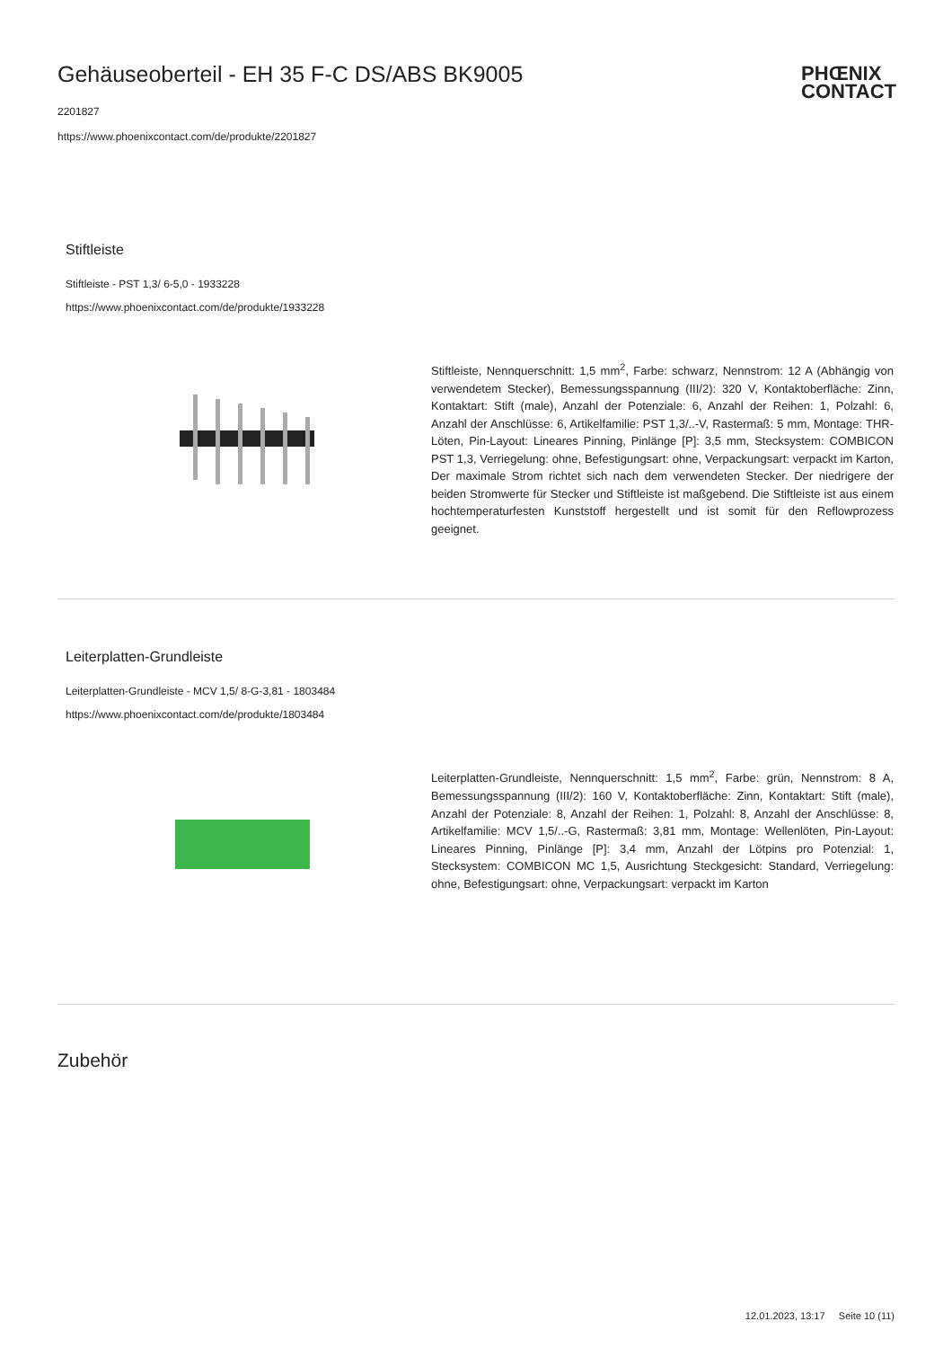Gehäuseoberteil - EH 35 F-C DS/ABS BK9005
PHŒNIX
CONTACT
2201827
https://www.phoenixcontact.com/de/produkte/2201827
Stiftleiste
Stiftleiste - PST 1,3/ 6-5,0 - 1933228
https://www.phoenixcontact.com/de/produkte/1933228
Stiftleiste, Nennquerschnitt: 1,5 mm<sup>2</sup>, Farbe: schwarz, Nennstrom: 12 A (Abhängig von verwendetem Stecker), Bemessungsspannung (III/2): 320 V, Kontaktoberfläche: Zinn, Kontaktart: Stift (male), Anzahl der Potenziale: 6, Anzahl der Reihen: 1, Polzahl: 6, Anzahl der Anschlüsse: 6, Artikelfamilie: PST 1,3/..-V, Rastermaß: 5 mm, Montage: THR-Löten, Pin-Layout: Lineares Pinning, Pinlänge [P]: 3,5 mm, Stecksystem: COMBICON PST 1,3, Verriegelung: ohne, Befestigungsart: ohne, Verpackungsart: verpackt im Karton, Der maximale Strom richtet sich nach dem verwendeten Stecker. Der niedrigere der beiden Stromwerte für Stecker und Stiftleiste ist maßgebend. Die Stiftleiste ist aus einem hochtemperaturfesten Kunststoff hergestellt und ist somit für den Reflowprozess geeignet.
Leiterplatten-Grundleiste
Leiterplatten-Grundleiste - MCV 1,5/ 8-G-3,81 - 1803484
https://www.phoenixcontact.com/de/produkte/1803484
Leiterplatten-Grundleiste, Nennquerschnitt: 1,5 mm<sup>2</sup>, Farbe: grün, Nennstrom: 8 A, Bemessungsspannung (III/2): 160 V, Kontaktoberfläche: Zinn, Kontaktart: Stift (male), Anzahl der Potenziale: 8, Anzahl der Reihen: 1, Polzahl: 8, Anzahl der Anschlüsse: 8, Artikelfamilie: MCV 1,5/..-G, Rastermaß: 3,81 mm, Montage: Wellenlöten, Pin-Layout: Lineares Pinning, Pinlänge [P]: 3,4 mm, Anzahl der Lötpins pro Potenzial: 1, Stecksystem: COMBICON MC 1,5, Ausrichtung Steckgesicht: Standard, Verriegelung: ohne, Befestigungsart: ohne, Verpackungsart: verpackt im Karton
Zubehör
12.01.2023, 13:17 Seite 10 (11)